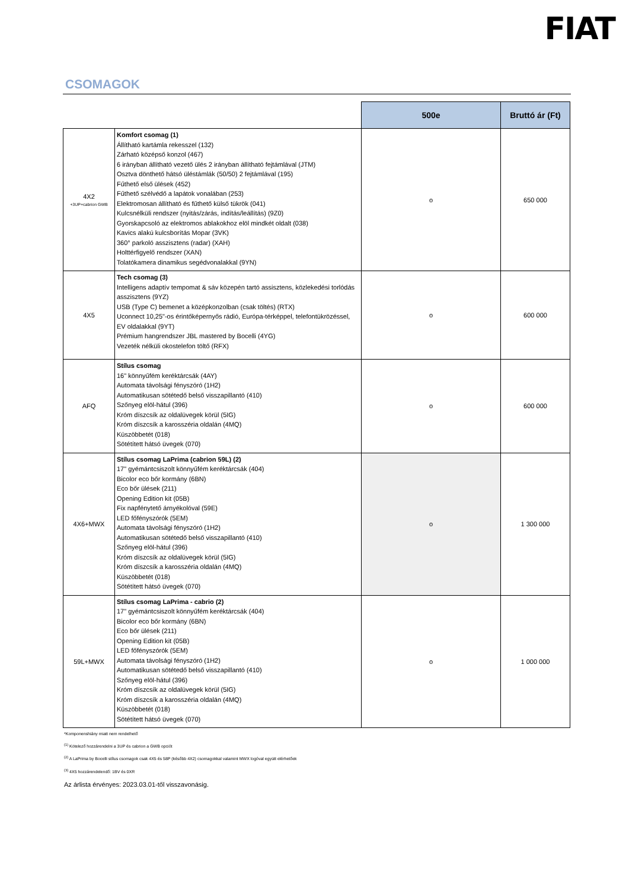FIAT
CSOMAGOK
| | | 500e | Bruttó ár (Ft) |
| 4X2 +3UP+cabrion GWB | Komfort csomag (1) Állítható kartámla rekesszel (132) Zárható középső konzol (467) 6 irányban állítható vezető ülés 2 irányban állítható fejtámlával (JTM) Osztva dönthető hátsó üléstámlák (50/50) 2 fejtámlával (195) Fűthető első ülések (452) Fűthető szélvédő a lapátok vonalában (253) Elektromosan állítható és fűthető külső tükrök (041) Kulcsnélküli rendszer (nyitás/zárás, indítás/leállítás) (9Z0) Gyorskapcsoló az elektromos ablakokhoz elöl mindkét oldalt (038) Kavics alakú kulcsborítás Mopar (3VK) 360° parkoló asszisztens (radar) (XAH) Holttérfigyelő rendszer (XAN) Tolatókamera dinamikus segédvonalakkal (9YN) | o | 650 000 |
| 4X5 | Tech csomag (3) Intelligens adaptív tempomat & sáv közepén tartó assisztens, közlekedési torlódás asszisztens (9YZ) USB (Type C) bemenet a középkonzolban (csak töltés) (RTX) Uconnect 10,25"-os érintőképernyős rádió, Európa-térképpel, telefontükrözéssel, EV oldalakkal (9YT) Prémium hangrendszer JBL mastered by Bocelli (4YG) Vezeték nélküli okostelefon töltő (RFX) | o | 600 000 |
| AFQ | Stílus csomag 16" könnyűfém keréktárcsák (4AY) Automata távolsági fényszóró (1H2) Automatikusan sötétedő belső visszapillantó (410) Szőnyeg elöl-hátul (396) Króm díszcsík az oldalüvegek körül (5IG) Króm díszcsík a karosszéria oldalán (4MQ) Küszöbbetét (018) Sötétített hátsó üvegek (070) | o | 600 000 |
| 4X6+MWX | Stílus csomag LaPrima (cabrion 59L) (2) 17" gyémántcsiszolt könnyűfém keréktárcsák (404) Bicolor eco bőr kormány (6BN) Eco bőr ülések (211) Opening Edition kit (05B) Fix napfénytető árnyékolóval (59E) LED főfényszórók (5EM) Automata távolsági fényszóró (1H2) Automatikusan sötétedő belső visszapillantó (410) Szőnyeg elöl-hátul (396) Króm díszcsík az oldalüvegek körül (5IG) Króm díszcsík a karosszéria oldalán (4MQ) Küszöbbetét (018) Sötétített hátsó üvegek (070) | o | 1 300 000 |
| 59L+MWX | Stílus csomag LaPrima - cabrio (2) 17" gyémántcsiszolt könnyűfém keréktárcsák (404) Bicolor eco bőr kormány (6BN) Eco bőr ülések (211) Opening Edition kit (05B) LED főfényszórók (5EM) Automata távolsági fényszóró (1H2) Automatikusan sötétedő belső visszapillantó (410) Szőnyeg elöl-hátul (396) Króm díszcsík az oldalüvegek körül (5IG) Króm díszcsík a karosszéria oldalán (4MQ) Küszöbbetét (018) Sötétített hátsó üvegek (070) | o | 1 000 000 |
*Komponenshiány miatt nem rendelhető
<sup>(1)</sup> Kötelező hozzárendelni a 3UP és cabrion a GWB opciót
<sup>(2)</sup> A LaPrima by Bocelli stílus csomagok csak 4X5 és 58P (később 4X2) csomagokkal valamint MWX logóval együtt elérhetőek
<sup>(3)</sup> 4X5 hozzárendelendő: 1BV és 0XR
Az árlista érvényes: 2023.03.01-től visszavonásig.